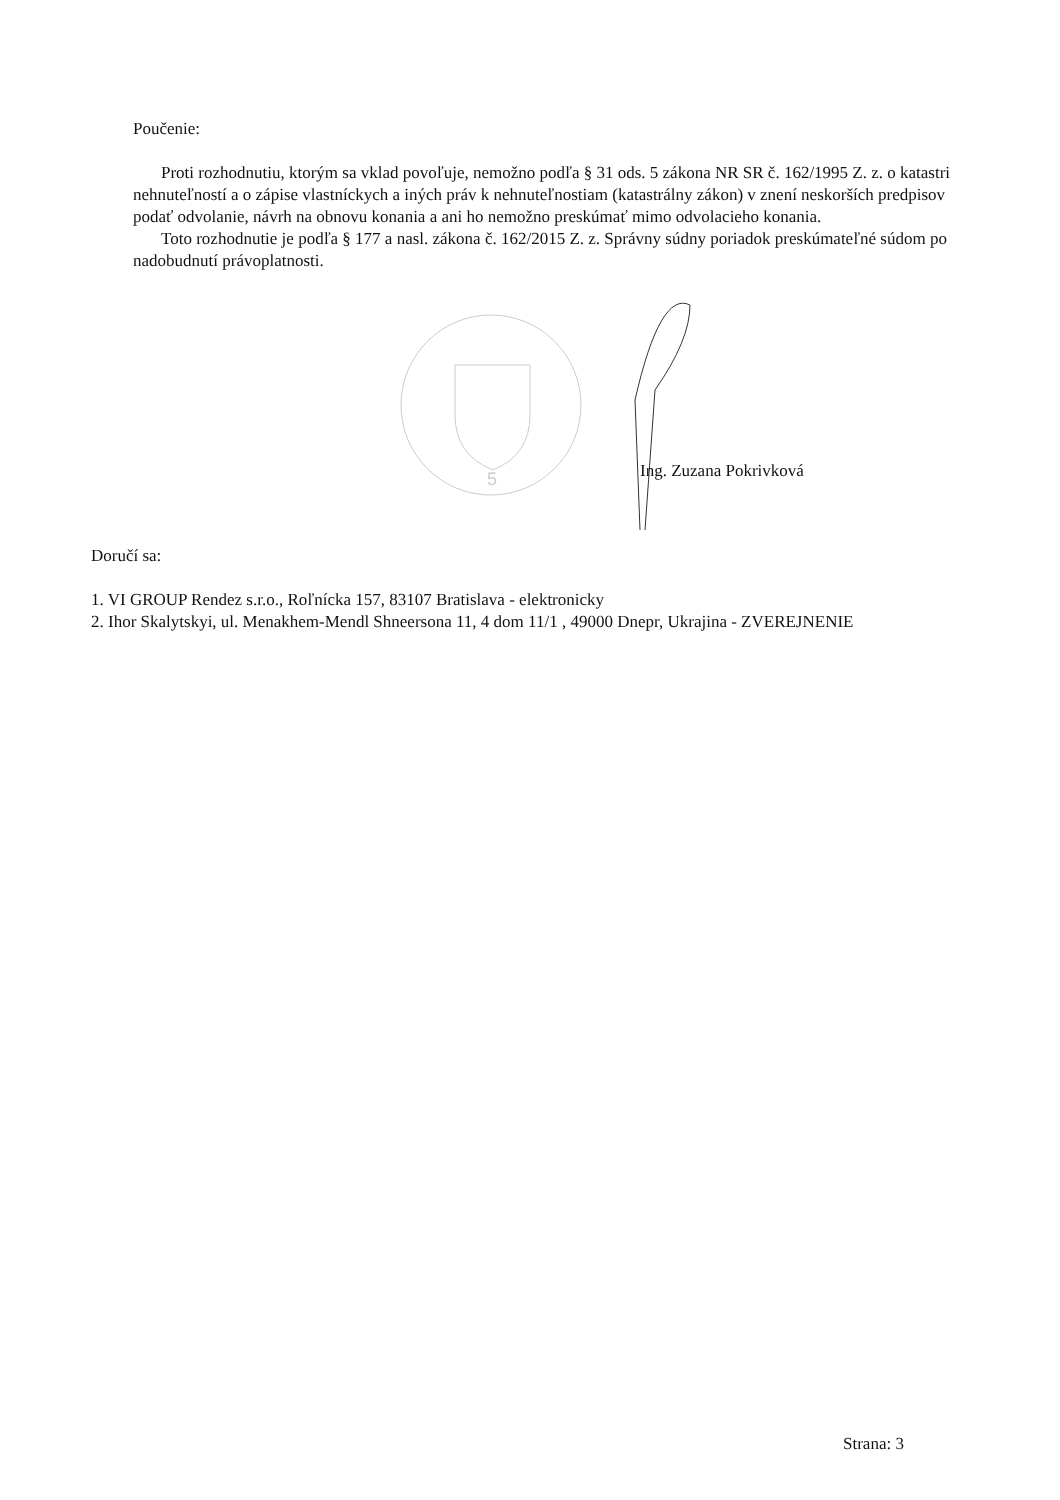Poučenie:
Proti rozhodnutiu, ktorým sa vklad povoľuje, nemožno podľa § 31 ods. 5 zákona NR SR č. 162/1995 Z. z. o katastri nehnuteľností a o zápise vlastníckych a iných práv k nehnuteľnostiam (katastrálny zákon) v znení neskorších predpisov podať odvolanie, návrh na obnovu konania a ani ho nemožno preskúmať mimo odvolacieho konania.
Toto rozhodnutie je podľa § 177 a nasl. zákona č. 162/2015 Z. z. Správny súdny poriadok preskúmateľné súdom po nadobudnutí právoplatnosti.
5
Ing. Zuzana Pokrivková
Doručí sa:
1. VI GROUP Rendez s.r.o., Roľnícka 157, 83107 Bratislava - elektronicky
2. Ihor Skalytskyi, ul. Menakhem-Mendl Shneersona 11, 4 dom 11/1 , 49000 Dnepr, Ukrajina - ZVEREJNENIE
Strana: 3